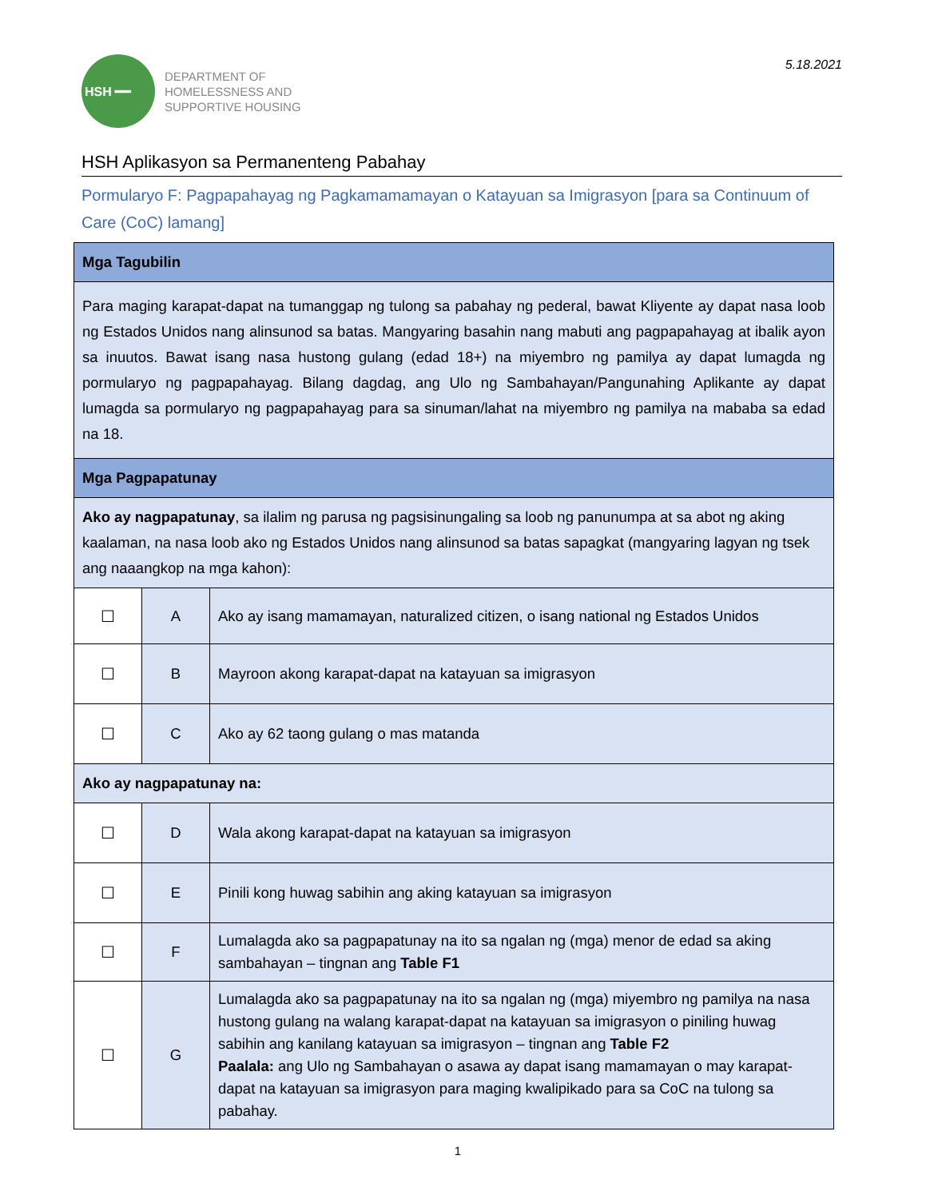HSH ━━
DEPARTMENT OF
HOMELESSNESS AND
SUPPORTIVE HOUSING
5.18.2021
HSH Aplikasyon sa Permanenteng Pabahay
Pormularyo F: Pagpapahayag ng Pagkamamamayan o Katayuan sa Imigrasyon [para sa Continuum of Care (CoC) lamang]
| Mga Tagubilin | | |
| --- | --- | --- |
| Para maging karapat-dapat na tumanggap ng tulong sa pabahay ng pederal, bawat Kliyente ay dapat nasa loob ng Estados Unidos nang alinsunod sa batas. Mangyaring basahin nang mabuti ang pagpapahayag at ibalik ayon sa inuutos. Bawat isang nasa hustong gulang (edad 18+) na miyembro ng pamilya ay dapat lumagda ng pormularyo ng pagpapahayag. Bilang dagdag, ang Ulo ng Sambahayan/Pangunahing Aplikante ay dapat lumagda sa pormularyo ng pagpapahayag para sa sinuman/lahat na miyembro ng pamilya na mababa sa edad na 18. | | |
| Mga Pagpapatunay | | |
| Ako ay nagpapatunay , sa ilalim ng parusa ng pagsisinungaling sa loob ng panunumpa at sa abot ng aking kaalaman, na nasa loob ako ng Estados Unidos nang alinsunod sa batas sapagkat (mangyaring lagyan ng tsek ang naaangkop na mga kahon): | | |
| ☐ | A | Ako ay isang mamamayan, naturalized citizen, o isang national ng Estados Unidos |
| ☐ | B | Mayroon akong karapat-dapat na katayuan sa imigrasyon |
| ☐ | C | Ako ay 62 taong gulang o mas matanda |
| Ako ay nagpapatunay na: | | |
| ☐ | D | Wala akong karapat-dapat na katayuan sa imigrasyon |
| ☐ | E | Pinili kong huwag sabihin ang aking katayuan sa imigrasyon |
| ☐ | F | Lumalagda ako sa pagpapatunay na ito sa ngalan ng (mga) menor de edad sa aking sambahayan – tingnan ang Table F1 |
| ☐ | G | Lumalagda ako sa pagpapatunay na ito sa ngalan ng (mga) miyembro ng pamilya na nasa hustong gulang na walang karapat-dapat na katayuan sa imigrasyon o piniling huwag sabihin ang kanilang katayuan sa imigrasyon – tingnan ang Table F2 Paalala: ang Ulo ng Sambahayan o asawa ay dapat isang mamamayan o may karapat-dapat na katayuan sa imigrasyon para maging kwalipikado para sa CoC na tulong sa pabahay. |
1